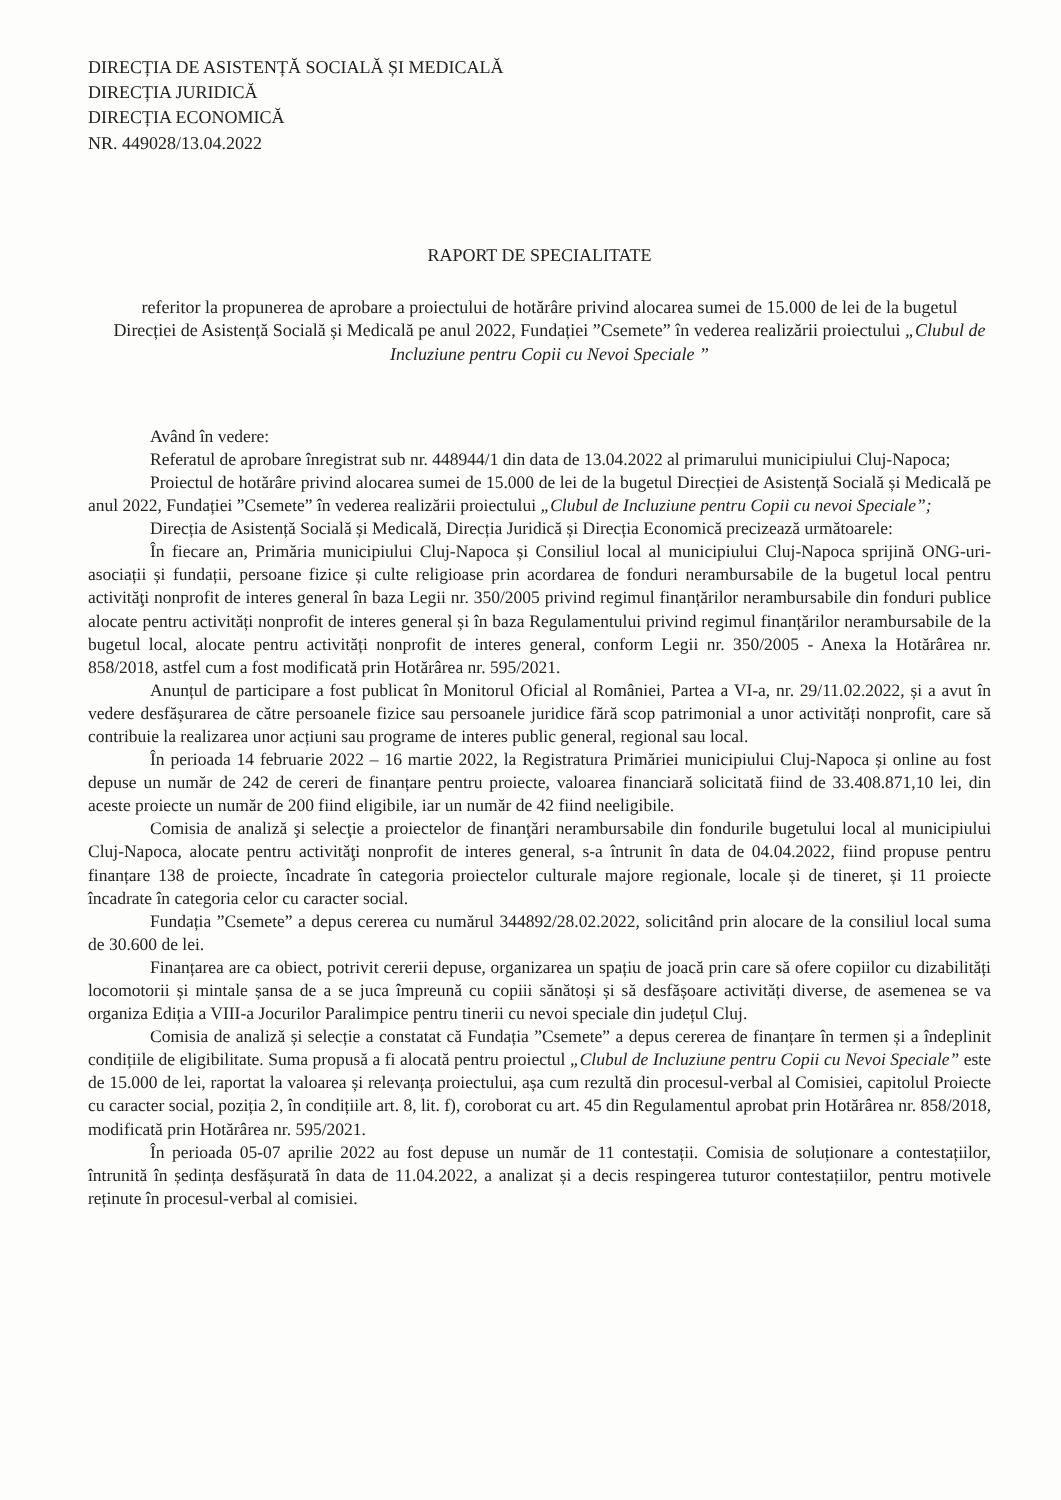DIRECȚIA DE ASISTENȚĂ SOCIALĂ ȘI MEDICALĂ
DIRECȚIA JURIDICĂ
DIRECȚIA ECONOMICĂ
NR. 449028/13.04.2022
RAPORT DE SPECIALITATE
referitor la propunerea de aprobare a proiectului de hotărâre privind alocarea sumei de 15.000 de lei de la bugetul Direcției de Asistență Socială și Medicală pe anul 2022, Fundației ”Csemete” în vederea realizării proiectului „Clubul de Incluziune pentru Copii cu Nevoi Speciale ”
Având în vedere:
Referatul de aprobare înregistrat sub nr. 448944/1 din data de 13.04.2022 al primarului municipiului Cluj-Napoca;
Proiectul de hotărâre privind alocarea sumei de 15.000 de lei de la bugetul Direcției de Asistență Socială și Medicală pe anul 2022, Fundației ”Csemete” în vederea realizării proiectului „Clubul de Incluziune pentru Copii cu nevoi Speciale”;
Direcția de Asistență Socială și Medicală, Direcția Juridică și Direcția Economică precizează următoarele:
În fiecare an, Primăria municipiului Cluj-Napoca și Consiliul local al municipiului Cluj-Napoca sprijină ONG-uri-asociații și fundații, persoane fizice și culte religioase prin acordarea de fonduri nerambursabile de la bugetul local pentru activităţi nonprofit de interes general în baza Legii nr. 350/2005 privind regimul finanțărilor nerambursabile din fonduri publice alocate pentru activități nonprofit de interes general și în baza Regulamentului privind regimul finanțărilor nerambursabile de la bugetul local, alocate pentru activități nonprofit de interes general, conform Legii nr. 350/2005 - Anexa la Hotărârea nr. 858/2018, astfel cum a fost modificată prin Hotărârea nr. 595/2021.
Anunțul de participare a fost publicat în Monitorul Oficial al României, Partea a VI-a, nr. 29/11.02.2022, și a avut în vedere desfășurarea de către persoanele fizice sau persoanele juridice fără scop patrimonial a unor activități nonprofit, care să contribuie la realizarea unor acțiuni sau programe de interes public general, regional sau local.
În perioada 14 februarie 2022 – 16 martie 2022, la Registratura Primăriei municipiului Cluj-Napoca și online au fost depuse un număr de 242 de cereri de finanțare pentru proiecte, valoarea financiară solicitată fiind de 33.408.871,10 lei, din aceste proiecte un număr de 200 fiind eligibile, iar un număr de 42 fiind neeligibile.
Comisia de analiză şi selecţie a proiectelor de finanţări nerambursabile din fondurile bugetului local al municipiului Cluj-Napoca, alocate pentru activităţi nonprofit de interes general, s-a întrunit în data de 04.04.2022, fiind propuse pentru finanțare 138 de proiecte, încadrate în categoria proiectelor culturale majore regionale, locale și de tineret, și 11 proiecte încadrate în categoria celor cu caracter social.
Fundația ”Csemete” a depus cererea cu numărul 344892/28.02.2022, solicitând prin alocare de la consiliul local suma de 30.600 de lei.
Finanțarea are ca obiect, potrivit cererii depuse, organizarea un spațiu de joacă prin care să ofere copiilor cu dizabilități locomotorii și mintale șansa de a se juca împreună cu copiii sănătoși și să desfășoare activități diverse, de asemenea se va organiza Ediția a VIII-a Jocurilor Paralimpice pentru tinerii cu nevoi speciale din județul Cluj.
Comisia de analiză și selecție a constatat că Fundația ”Csemete” a depus cererea de finanțare în termen și a îndeplinit condițiile de eligibilitate. Suma propusă a fi alocată pentru proiectul „Clubul de Incluziune pentru Copii cu Nevoi Speciale” este de 15.000 de lei, raportat la valoarea și relevanța proiectului, așa cum rezultă din procesul-verbal al Comisiei, capitolul Proiecte cu caracter social, poziția 2, în condițiile art. 8, lit. f), coroborat cu art. 45 din Regulamentul aprobat prin Hotărârea nr. 858/2018, modificată prin Hotărârea nr. 595/2021.
În perioada 05-07 aprilie 2022 au fost depuse un număr de 11 contestații. Comisia de soluționare a contestațiilor, întrunită în ședința desfășurată în data de 11.04.2022, a analizat și a decis respingerea tuturor contestațiilor, pentru motivele reținute în procesul-verbal al comisiei.